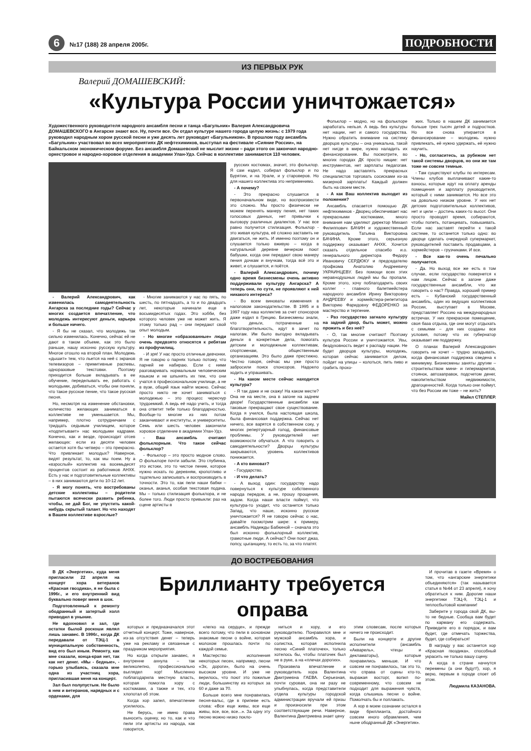6 №17 (188) 28 апреля 2005г.
ПОДРОБНОСТИ
ИЗ ПЕРВЫХ РУК
Валерий ДОМАШЕВСКИЙ:
«Культура России уничтожается»
Художественного руководителя народного ансамбля песни и танца «Багульник» Валерия Александровича ДОМАШЕВСКОГО в Ангарске знают все. Ну, почти все. Он отдал культуре нашего города целую жизнь: с 1979 года руководил народным хором русской песни и уже десять лет руководит «Багульником». В прошлом году ансамбль «Багульник» участвовал во всех мероприятиях ДК нефтехимиков, выступал на фестивале «Сияние России», на Байкальском экономическом форуме. Без ансамбля Домашевский не мыслит жизни – ради этого он закончил народно-оркестровое и народно-хоровое отделения в академии Улан-Удэ. Сейчас в коллективе занимаются 110 человек.
- Валерий Александрович, как изменилась самодеятельность Ангарска за последние годы? Сейчас у многих создается впечатление, что молодежь интересуют деньги, карьера и больше ничего.
- Я бы не сказал, что молодежь так сильно изменилась. Конечно, сейчас ей не дают в таком объеме, как это было раньше, нашу исконно русскую культуру. Многое отошло на второй план. Молодежь «дышит» тем, что льется на неё с экранов телевизоров – примитивные распевы, одноразовые текстовки. Поэтому приходится больше вкладывать в ее обучение, переделывать ее, работать с молодыми, добиваться, чтобы они поняли, что такое русское пение, что такое русская песня.
Но, несмотря на изменение обстановки, количество желающих заниматься в коллективе не уменьшается. Мы, например, плотно сотрудничаем с тридцать седьмым училищем, которое «подпитывает» нас молодыми кадрами. Конечно, как и везде, происходит отсев желающих: если из десяти человек остается хотя бы четверо – это прекрасно. Что привлекает молодых? Наверное, видят результат, то, как мы поем. Ну а «взрослый» коллектив на восемьдесят процентов состоит из работников АНХК. Есть у нас и подготовительные коллективы – в них занимаются дети по 10-12 лет.
- Я могу понять, что востребованы детские коллективы – родители пытаются всячески развить ребенка, чтобы, не дай Бог, не упустить какой-нибудь скрытый талант. Но что находят в Вашем коллективе взрослые?
- Многие занимаются у нас по пять, по шесть, по пятнадцать, а то и по двадцать лет, некоторые начинали еще в восьмидесятых годах. Это хобби, без которого человек уже не может жить. Я этому только рад – они передают свой опыт молодым.
- Но многие «образованные» люди очень предвзято относятся к ребятам из профучилищ.
- И зря! У нас просто отличные девчонки. Я не говорю о парнях только потому, что парней не набираю. Если с ними разговаривать нормальным человеческим языком и не шпынять их тем, что они учатся в профессиональном училище, а не в вузе, общий язык найти можно. Сейчас просто никто не хочет заниматься с молодежью – это процесс чересчур трудоемкий. А ведь её надо учить, и тогда она ответит тебе только благодарностью. Вообще-то многие из них потом заканчивают и институты, и университеты. Семь или шесть человек закончили хоровое отделение в академии Улан-Удэ.
- Ваш ансамбль считают фольклорным. Что такое сейчас фольклор?
- Фольклор – это просто модное слово. О фольклоре почти забыли. Это глубинка, это истоки, это то чистое пение, которое нужно искать по деревням, кропотливо и тщательно записывать и воспроизводить в точности. Это то, как пели наши бабки – оканья, аканья, особая текстовая подача. Мы – только стилизация фольклора, и не более того. Люди просто привыкли: раз на сцене артисты в
русских костюмах, значит, это фольклор. Я сам ездил, собирал фольклор и по Бурятии, и на Урале, и у староверов. Но для нашего коллектива это неприменимо.
- А почему?
- Это прекрасно слушается в первоначальном виде, но воспроизвести это сложно. Мы просто физически не можем перенять манеру пения, нет таких голосовых данных, нет привычки к выговору различных диалектов. У нас все равно получится стилизация. Фольклор - это живая культура, её сложно заставить не двигаться, не жить. И именно поэтому он и слушается только вживую – когда в натуральной деревне вечерком поют бабушки, когда они передают свою манеру пения дочкам и внучкам, тогда всё это и живет, и слушается, и поётся.
- Валерий Александрович, почему одно время бизнесмены очень активно поддерживали культуру Ангарска? А теперь они, по сути, не проявляют к ней никакого интереса?
- Во всем виноваты изменения в налоговом законодательстве. В 1995 и в 1997 году наш коллектив за счет спонсоров даже ездил в Грецию. Бизнесмены знали, что деньги, потраченные на благотворительность, идут в зачет по налогам. Им было выгодно вкладывать деньги в конкретные дела, помогать детским и молодежным коллективам, спортсменам, общественным организациям. Это было даже престижно. Честно говоря, сейчас мы уже просто забросили поиск спонсоров. Надоело ходить и упрашивать.
- На каком месте сейчас находится культура?
- Я так даже и не скажу! На каком месте? Она не на месте, она в загоне на заднем дворе! Государственные ансамбли как таковые прекращают свое существование. Когда я учился, была настоящая школа, была финансовая поддержка. Сейчас нет ничего, все варятся в собственном соку, у многих репертуарный голод, финансовые проблемы. У руководителей нет возможности обучаться. А что говорить о самодеятельности? Дворцы культуры закрываются, уровень коллективов понижается.
- А кто виноват?
- Государство.
- И что делать?
- А выход один: государству надо повернуться к культуре собственного народа передом, а не, прошу прощения, задом. Когда наши власти поймут, что культура-то уходит, что останется только Запад, что наше, исконно русское уничтожается? Я не говорю сейчас о нас, давайте посмотрим шире: к примеру, ансамбль Надежды Бабкиной – сначала это был исконно фольклорный коллектив, грамотные люди. А сейчас? Они поют джаз, попсу, цыганщину, то есть то, за что платят.
Фольклор – модно, но на фольклоре заработать нельзя. А ведь без культуры нет нации, нет и самого государства. Нужно обратить внимание на систему дворцов культуры – она уникальна, такой нет нигде в мире, нужно наладить их финансирование. Вы посмотрите, во многих городах ДК просто нищие: нет инструментов, нет зарплаты педагогам. Не надо заставлять прекрасных специалистов торговать сосисками из-за мизерной зарплаты! Каждый должен быть на своем месте.
- А как Ваш коллектив выходит из положения?
Ансамбль спасается помощью ДК нефтехимиков - Дворец обеспечивает нас прекрасными костюмами, много внимания нам уделяют директор Михаил Филиппович БАЧИН и художественный руководитель Татьяна Викторовна БАЧИНА. Кроме этого, серьезную поддержку оказывает АНХК. Хочется сказать отдельное спасибо и.о. генерального директора Федору Ивановичу СЕРДЮКУ и председателю профкома Анатолию Андреевичу УКРАИНЦЕВУ. Без помощи всех этих неравнодушных людей мы бы пропали. Кроме этого, хочу поблагодарить своих коллег - главного балетмейстера народного ансамбля Ирину Викторовну АНДРЕЕВУ и хормейстера-репетитора Викторию Фаридовну ФЕДОРЕНКО за мастерство и терпение.
- Раз государство загнало культуру на задний двор, быть может, можно прожить и без неё?
- О, так многие считают! Поэтому культура России и уничтожается. Увы, бездуховность ведет к распаду нации. Не будет дворцов культуры, молодежь, которая сейчас занимается делом, пойдет на улицы – колоться, пить пиво и грабить прохо-
жих. Только в нашем ДК занимается больше трех тысяч детей и подростков. Но все снова упирается в финансирование – молодежь нужно привлекать, её нужно удержать, её нужно научить.
- Но, согласитесь, за рубежом нет такой системы дворцов, но они же там тоже не совсем темные.
- Там существуют клубы по интересам. Члены клубов выплачивают какие-то взносы, которые идут на оплату аренды помещения и зарплату руководителя, который с ними занимается. Но все это на довольно низком уровне. У них нет детских подготовительных коллективов, нет и цели – достичь каких-то высот. Они просто проводят время, собираются, чтобы попеть, потанцевать, повышивать. Если нас заставят перейти к такой системе, то останется только одно: во дворце сделать очередной супермаркет, руководителей поставить продавцами, а хормейстеров – грузчиками. И все.
- Все как-то очень печально получается.
- Да. Но выход все же есть в том случае, если государство повернется к нам лицом. Сейчас в загоне даже государственные ансамбли, что же говорить о нас? Правда, хороший пример есть – Кубанский государственный ансамбль, один из ведущих коллективов России, выступает в Москве, представляет Россию на международных встречах. У них прекрасное помещение, своя база отдыха, где они могут отдыхать с семьями – для них созданы все условия, потому что их губернатор оказывает им поддержку.
О планах Валерий Александрович говорить не хочет – трудно загадывать, когда финансовая поддержка сведена к минимуму. Бизнесмены заняты другим – строительством мини- и гипермаркетов, стоянок, автозаправок, подсчетом денег, накопительством недвижимости, драгоценностей. Когда только они поймут, что без России им тоже – не жить?
Майкл СТЕПЛЕР.
ДО ВОСТРЕБОВАНИЯ
В ДК «Энергетик», куда меня пригласили 22 апреля на концерт хора ветеранов «Красная гвоздика», я не была с 1996г., и его внутренний вид буквально поверг меня в шок.
Подготовленный к ремонту ободранный и затертый холл приводил в уныние.
Не вдохновил и зал, где остатки былой роскоши являл лишь занавес. В 1996г., когда ДК передавали от ТЭЦ-1 в муниципальную собственность, вид его был иным. Ремонту, как мне сказали, конца-края нет, так как нет денег. «Мы - бедные», - горько улыбаясь, сказала мне одна из участниц хора, пригласившая меня на концерт.
Зал был полупустым. Не было в нем и ветеранов, нарядных и с орденами, для
Бриллианту требуется оправа
которых и предназначался этот отчетный концерт. Тоже, наверное, из-за отсутствия денег – теперь уже на рекламу и связанные с праздником мероприятия.
Но когда открыли занавес, я внутренне ахнула – так великолепно, профессионально выглядел хор! Мысленно поблагодарила местную власть, которая помогла хору с костюмами, а также и тех, кто хлопотал об этом.
Когда хор запел, впечатление усилилось.
Не берусь, не имею права выносить оценку, но то, как и что пели эти артисты из народа, как говорится,
«легко на сердце», и прежде всего потому, что пели в основном знакомые песни о войне, которая молохом прошлась почти по каждой семье.
Мастерство исполнения некоторых песен, например, песни «Эх, дороги», было на очень высоком уровне. И уже не верилось, что поют это пожилые люди, большинству из которых за 60 и даже за 70.
Больше всего мне понравилась песня-вальс, где в припеве есть слова: «Все еще живы, все еще живы, все, все, все...». За одну эту песню можно низко покло-
ниться и хору, и его руководителю. Понравился мне и мужской ансамбль хора, и солистка, которая исполнила песню «Синий платочек», только хотелось бы, чтобы платочек был не в руке, а на «плечах дорогих».
Произвела впечатление и руководитель хора Валентина Дмитриевна ГАЕВА. Серьезная, почти суровая, она ни разу не улыбнулась, когда представители отдела культуры городской администрации вручали ей призы и произносили при этом соответствующие речи. Наверное, Валентина Дмитриевна знает цену
этим словесам, после которых ничего не происходит.
Были на концерте и другие исполнители (ансамбль «Акварель», чтецы и декламаторы), которые понравились меньше. И что совсем не понравилось, так это то, что справа от сцены кто-то, выражая восторг, вопил по-современному, что совсем не подходит для выражения чувств, когда слышишь песни о войне. Помолчать бы и поплакать.
А хор в моем сознании остался в виде бриллианта, достойного совсем иного обрамления, чем ныне ободранный ДК «Энергетик».
И прочитав в газете «Время» о том, что «ангарские энергетики объединяются» (так называется статья в №44 от 23 апреля), я хочу обратиться к ним. Дорогие наши энергетики ТЭЦ-9, ТЭЦ-1 и теплосбытовой компании!
Заберите у города свой ДК, вы-то не бедные. Сообща вам будет по карману его содержать. Приведите его в порядок, и вам будет, где отмечать торжества, будет, где собираться!
В награду у вас останется хор «Красная гвоздика», способный украсить не только вашу сцену.
А когда в стране начнутся перемены (а они будут!), хор, я верю, первым в городе споет об этом.
Людмила КАЗАНОВА.